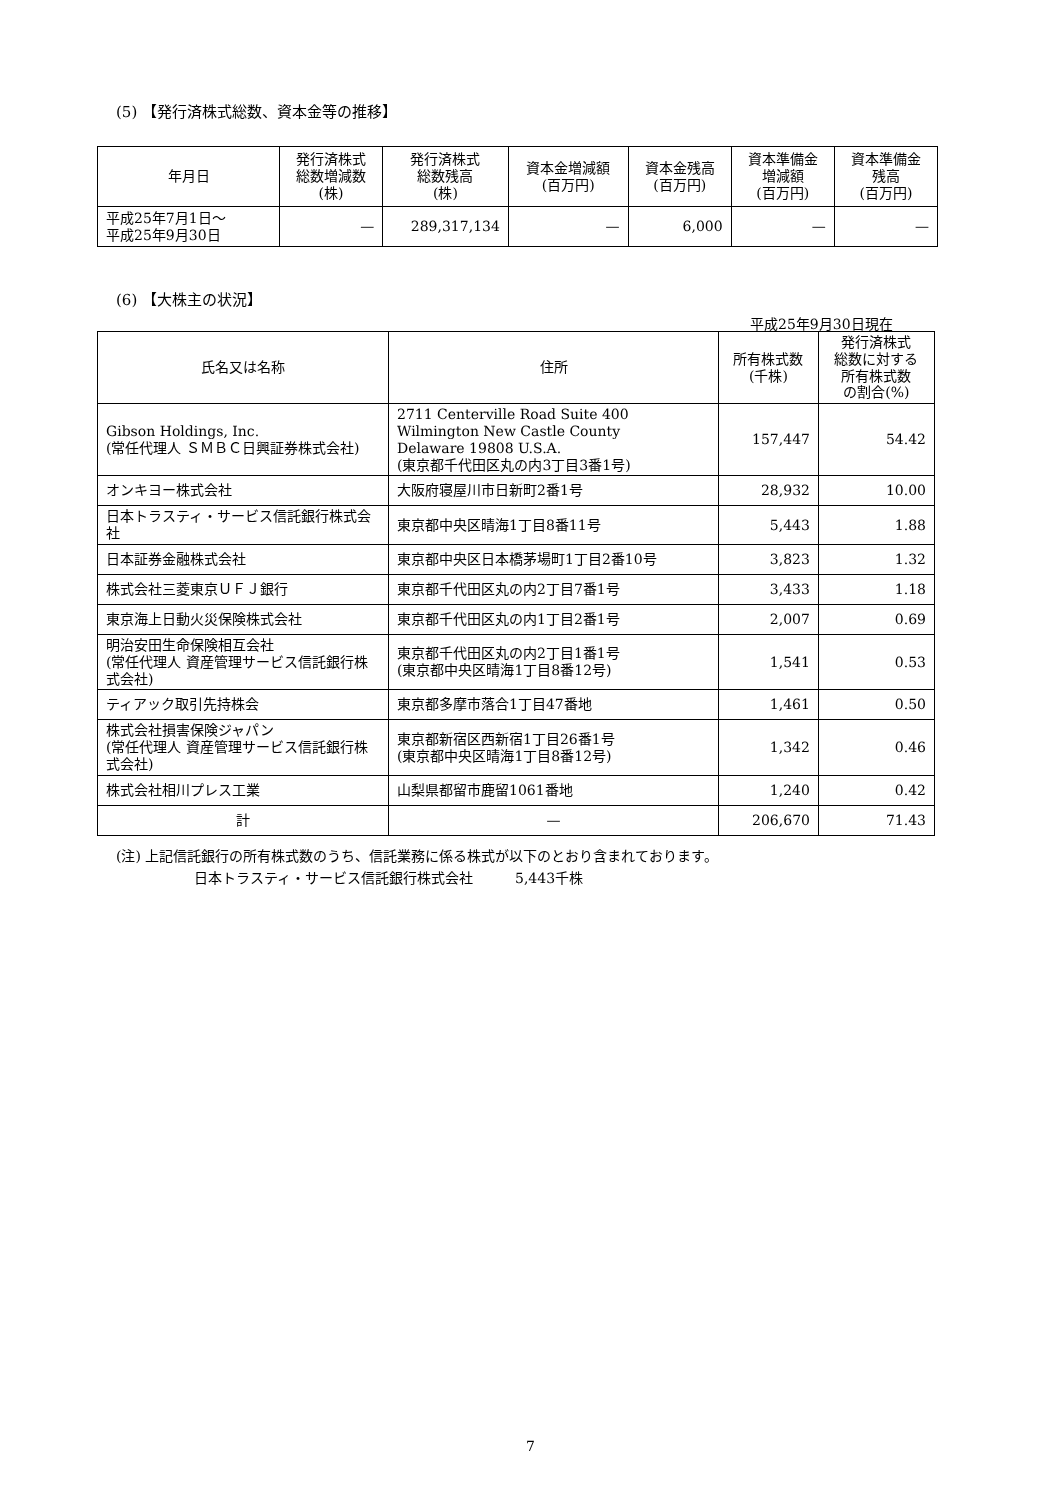(5) 【発行済株式総数、資本金等の推移】
| 年月日 | 発行済株式 総数増減数 (株) | 発行済株式 総数残高 (株) | 資本金増減額 (百万円) | 資本金残高 (百万円) | 資本準備金 増減額 (百万円) | 資本準備金 残高 (百万円) |
| --- | --- | --- | --- | --- | --- | --- |
| 平成25年7月1日～ 平成25年9月30日 | — | 289,317,134 | — | 6,000 | — | — |
(6) 【大株主の状況】
平成25年9月30日現在
| 氏名又は名称 | 住所 | 所有株式数 (千株) | 発行済株式 総数に対する 所有株式数 の割合(%) |
| --- | --- | --- | --- |
| Gibson Holdings, Inc. (常任代理人 ＳＭＢＣ日興証券株式会社) | 2711 Centerville Road Suite 400 Wilmington New Castle County Delaware 19808 U.S.A. (東京都千代田区丸の内3丁目3番1号) | 157,447 | 54.42 |
| オンキヨー株式会社 | 大阪府寝屋川市日新町2番1号 | 28,932 | 10.00 |
| 日本トラスティ・サービス信託銀行株式会社 | 東京都中央区晴海1丁目8番11号 | 5,443 | 1.88 |
| 日本証券金融株式会社 | 東京都中央区日本橋茅場町1丁目2番10号 | 3,823 | 1.32 |
| 株式会社三菱東京ＵＦＪ銀行 | 東京都千代田区丸の内2丁目7番1号 | 3,433 | 1.18 |
| 東京海上日動火災保険株式会社 | 東京都千代田区丸の内1丁目2番1号 | 2,007 | 0.69 |
| 明治安田生命保険相互会社 (常任代理人 資産管理サービス信託銀行株式会社) | 東京都千代田区丸の内2丁目1番1号 (東京都中央区晴海1丁目8番12号) | 1,541 | 0.53 |
| ティアック取引先持株会 | 東京都多摩市落合1丁目47番地 | 1,461 | 0.50 |
| 株式会社損害保険ジャパン (常任代理人 資産管理サービス信託銀行株式会社) | 東京都新宿区西新宿1丁目26番1号 (東京都中央区晴海1丁目8番12号) | 1,342 | 0.46 |
| 株式会社相川プレス工業 | 山梨県都留市鹿留1061番地 | 1,240 | 0.42 |
| 計 | — | 206,670 | 71.43 |
(注) 上記信託銀行の所有株式数のうち、信託業務に係る株式が以下のとおり含まれております。
日本トラスティ・サービス信託銀行株式会社　　　5,443千株
7